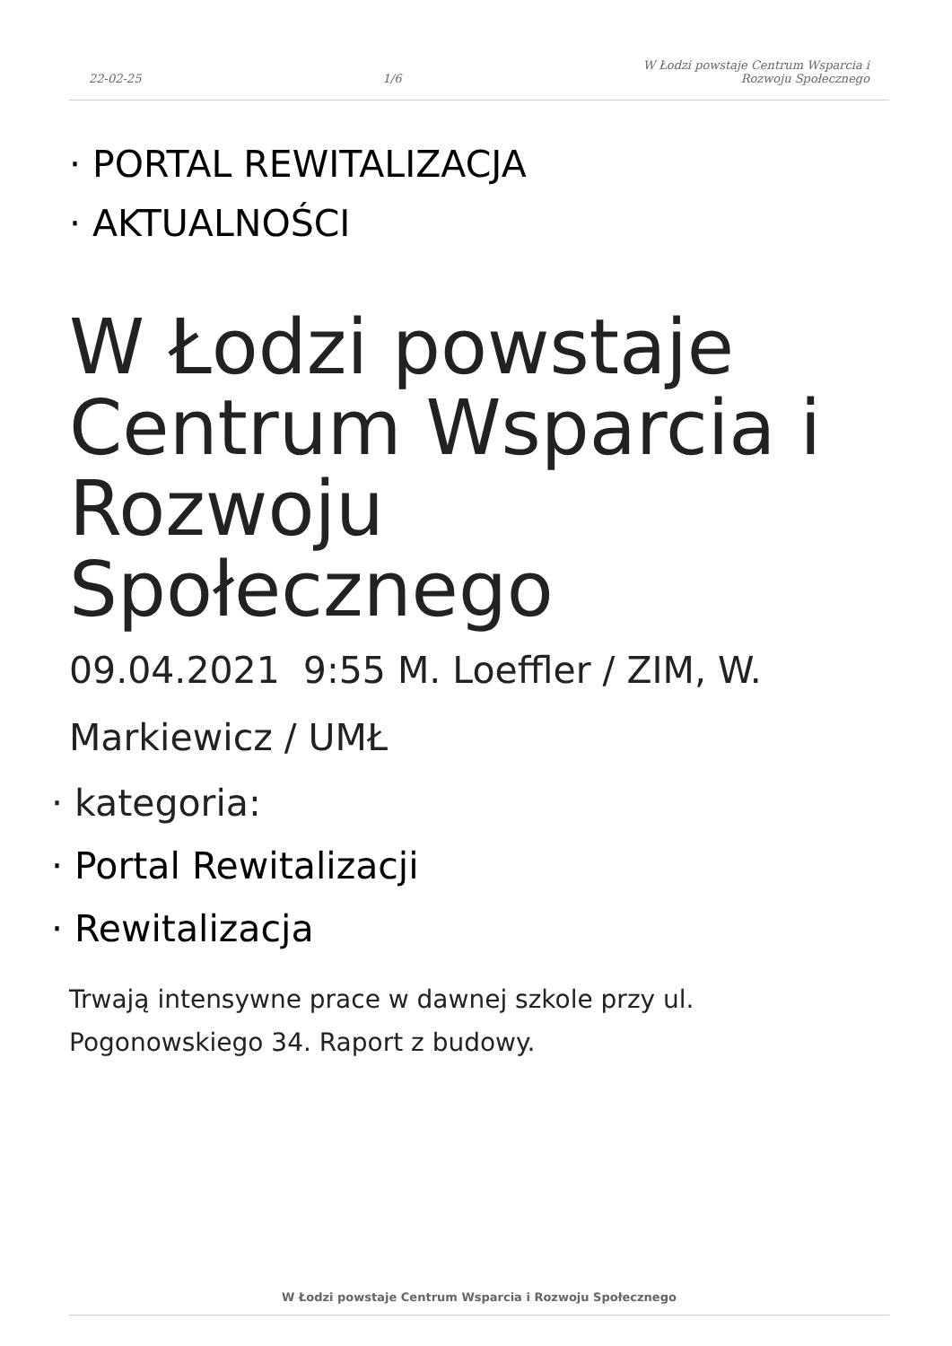22-02-25 1/6 W Łodzi powstaje Centrum Wsparcia i
Rozwoju Społecznego
· PORTAL REWITALIZACJA
· AKTUALNOŚCI
W Łodzi powstaje Centrum Wsparcia i Rozwoju Społecznego
09.04.2021 9:55 M. Loeffler / ZIM, W. Markiewicz / UMŁ
· kategoria:
· Portal Rewitalizacji
· Rewitalizacja
Trwają intensywne prace w dawnej szkole przy ul. Pogonowskiego 34. Raport z budowy.
W Łodzi powstaje Centrum Wsparcia i Rozwoju Społecznego